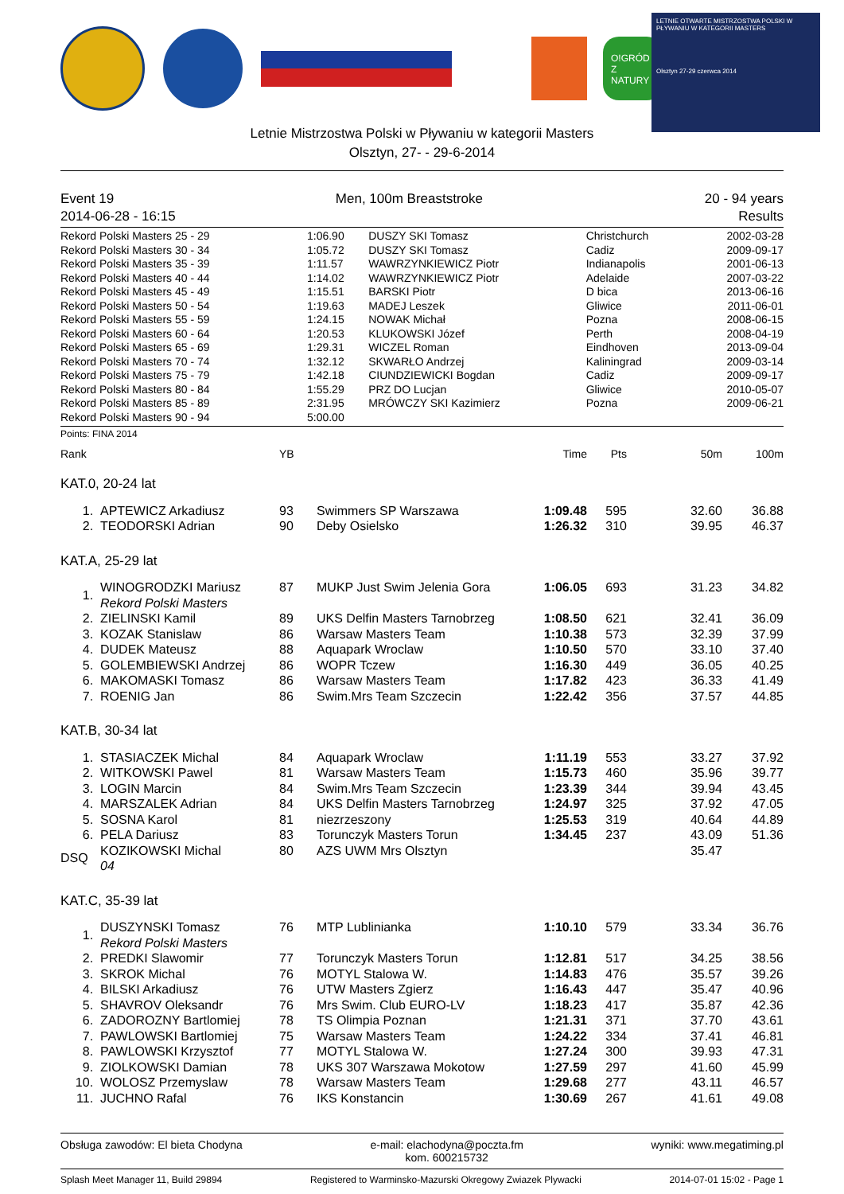O!GRÓD Z NATURY
LETNIE OTWARTE MISTRZOSTWA POLSKI W PŁYWANIU W KATEGORII MASTERS
Olsztyn 27-29 czerwca 2014
Letnie Mistrzostwa Polski w Pływaniu w kategorii Masters
Olsztyn, 27- - 29-6-2014
Event 19 Men, 100m Breaststroke 20 - 94 years
2014-06-28 - 16:15 Results
| Rekord Polski Masters 25 - 29 | 1:06.90 | DUSZY SKI Tomasz | Christchurch | 2002-03-28 |
| Rekord Polski Masters 30 - 34 | 1:05.72 | DUSZY SKI Tomasz | Cadiz | 2009-09-17 |
| Rekord Polski Masters 35 - 39 | 1:11.57 | WAWRZYNKIEWICZ Piotr | Indianapolis | 2001-06-13 |
| Rekord Polski Masters 40 - 44 | 1:14.02 | WAWRZYNKIEWICZ Piotr | Adelaide | 2007-03-22 |
| Rekord Polski Masters 45 - 49 | 1:15.51 | BARSKI Piotr | D bica | 2013-06-16 |
| Rekord Polski Masters 50 - 54 | 1:19.63 | MADEJ Leszek | Gliwice | 2011-06-01 |
| Rekord Polski Masters 55 - 59 | 1:24.15 | NOWAK Michał | Pozna | 2008-06-15 |
| Rekord Polski Masters 60 - 64 | 1:20.53 | KLUKOWSKI Józef | Perth | 2008-04-19 |
| Rekord Polski Masters 65 - 69 | 1:29.31 | WICZEL Roman | Eindhoven | 2013-09-04 |
| Rekord Polski Masters 70 - 74 | 1:32.12 | SKWARŁO Andrzej | Kaliningrad | 2009-03-14 |
| Rekord Polski Masters 75 - 79 | 1:42.18 | CIUNDZIEWICKI Bogdan | Cadiz | 2009-09-17 |
| Rekord Polski Masters 80 - 84 | 1:55.29 | PRZ DO Lucjan | Gliwice | 2010-05-07 |
| Rekord Polski Masters 85 - 89 | 2:31.95 | MRÓWCZY SKI Kazimierz | Pozna | 2009-06-21 |
| Rekord Polski Masters 90 - 94 | 5:00.00 | | | |
Points: FINA 2014
| Rank | | YB | | Time | Pts | 50m | 100m |
| --- | --- | --- | --- | --- | --- | --- | --- |
| KAT.0, 20-24 lat | | | | | | | |
| 1. | APTEWICZ Arkadiusz | 93 | Swimmers SP Warszawa | 1:09.48 | 595 | 32.60 | 36.88 |
| 2. | TEODORSKI Adrian | 90 | Deby Osielsko | 1:26.32 | 310 | 39.95 | 46.37 |
| KAT.A, 25-29 lat | | | | | | | |
| 1. | WINOGRODZKI Mariusz Rekord Polski Masters | 87 | MUKP Just Swim Jelenia Gora | 1:06.05 | 693 | 31.23 | 34.82 |
| 2. | ZIELINSKI Kamil | 89 | UKS Delfin Masters Tarnobrzeg | 1:08.50 | 621 | 32.41 | 36.09 |
| 3. | KOZAK Stanislaw | 86 | Warsaw Masters Team | 1:10.38 | 573 | 32.39 | 37.99 |
| 4. | DUDEK Mateusz | 88 | Aquapark Wroclaw | 1:10.50 | 570 | 33.10 | 37.40 |
| 5. | GOLEMBIEWSKI Andrzej | 86 | WOPR Tczew | 1:16.30 | 449 | 36.05 | 40.25 |
| 6. | MAKOMASKI Tomasz | 86 | Warsaw Masters Team | 1:17.82 | 423 | 36.33 | 41.49 |
| 7. | ROENIG Jan | 86 | Swim.Mrs Team Szczecin | 1:22.42 | 356 | 37.57 | 44.85 |
| KAT.B, 30-34 lat | | | | | | | |
| 1. | STASIACZEK Michal | 84 | Aquapark Wroclaw | 1:11.19 | 553 | 33.27 | 37.92 |
| 2. | WITKOWSKI Pawel | 81 | Warsaw Masters Team | 1:15.73 | 460 | 35.96 | 39.77 |
| 3. | LOGIN Marcin | 84 | Swim.Mrs Team Szczecin | 1:23.39 | 344 | 39.94 | 43.45 |
| 4. | MARSZALEK Adrian | 84 | UKS Delfin Masters Tarnobrzeg | 1:24.97 | 325 | 37.92 | 47.05 |
| 5. | SOSNA Karol | 81 | niezrzeszony | 1:25.53 | 319 | 40.64 | 44.89 |
| 6. | PELA Dariusz | 83 | Torunczyk Masters Torun | 1:34.45 | 237 | 43.09 | 51.36 |
| DSQ | KOZIKOWSKI Michal 04 | 80 | AZS UWM Mrs Olsztyn | | | 35.47 | |
| KAT.C, 35-39 lat | | | | | | | |
| 1. | DUSZYNSKI Tomasz Rekord Polski Masters | 76 | MTP Lublinianka | 1:10.10 | 579 | 33.34 | 36.76 |
| 2. | PREDKI Slawomir | 77 | Torunczyk Masters Torun | 1:12.81 | 517 | 34.25 | 38.56 |
| 3. | SKROK Michal | 76 | MOTYL Stalowa W. | 1:14.83 | 476 | 35.57 | 39.26 |
| 4. | BILSKI Arkadiusz | 76 | UTW Masters Zgierz | 1:16.43 | 447 | 35.47 | 40.96 |
| 5. | SHAVROV Oleksandr | 76 | Mrs Swim. Club EURO-LV | 1:18.23 | 417 | 35.87 | 42.36 |
| 6. | ZADOROZNY Bartlomiej | 78 | TS Olimpia Poznan | 1:21.31 | 371 | 37.70 | 43.61 |
| 7. | PAWLOWSKI Bartlomiej | 75 | Warsaw Masters Team | 1:24.22 | 334 | 37.41 | 46.81 |
| 8. | PAWLOWSKI Krzysztof | 77 | MOTYL Stalowa W. | 1:27.24 | 300 | 39.93 | 47.31 |
| 9. | ZIOLKOWSKI Damian | 78 | UKS 307 Warszawa Mokotow | 1:27.59 | 297 | 41.60 | 45.99 |
| 10. | WOLOSZ Przemyslaw | 78 | Warsaw Masters Team | 1:29.68 | 277 | 43.11 | 46.57 |
| 11. | JUCHNO Rafal | 76 | IKS Konstancin | 1:30.69 | 267 | 41.61 | 49.08 |
Obsługa zawodów: El bieta Chodyna e-mail: elachodyna@poczta.fm
kom. 600215732 wyniki: www.megatiming.pl
Splash Meet Manager 11, Build 29894 Registered to Warminsko-Mazurski Okregowy Zwiazek Plywacki 2014-07-01 15:02 - Page 1